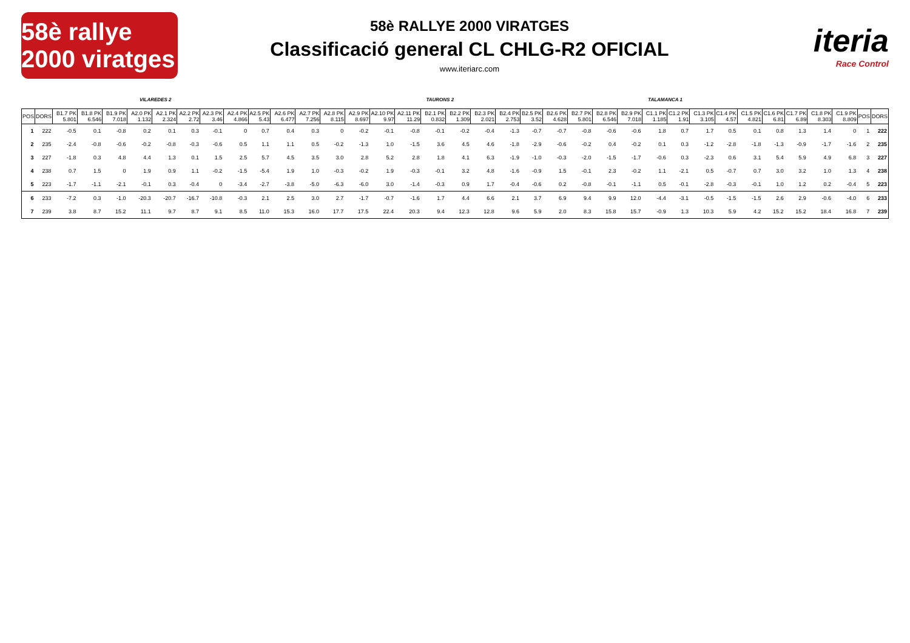58è rallye 2000 viratges
58è RALLYE 2000 VIRATGES
Classificació general CL CHLG-R2 OFICIAL
www.iteriarc.com
iteria
Race Control
VILAREDES 2 TAURONS 2 TALAMANCA 1
| POS | DORS | B1.7 PK 5.801 | B1.8 PK 6.546 | B1.9 PK 7.018 | A2.0 PK 1.132 | A2.1 PK 2.324 | A2.2 PK 2.72 | A2.3 PK 3.46 | A2.4 PK 4.866 | A2.5 PK 5.43 | A2.6 PK 6.477 | A2.7 PK 7.256 | A2.8 PK 8.115 | A2.9 PK 8.697 | A2.10 PK 9.97 | A2.11 PK 11.29 | B2.1 PK 0.832 | B2.2 PK 1.309 | B2.3 PK 2.021 | B2.4 PK 2.753 | B2.5 PK 3.52 | B2.6 PK 4.628 | B2.7 PK 5.801 | B2.8 PK 6.546 | B2.9 PK 7.018 | C1.1 PK 1.185 | C1.2 PK 1.91 | C1.3 PK 3.105 | C1.4 PK 4.57 | C1.5 PK 4.821 | C1.6 PK 6.81 | C1.7 PK 6.89 | C1.8 PK 8.303 | C1.9 PK 8.809 | POS | DORS |
| --- | --- | --- | --- | --- | --- | --- | --- | --- | --- | --- | --- | --- | --- | --- | --- | --- | --- | --- | --- | --- | --- | --- | --- | --- | --- | --- | --- | --- | --- | --- | --- | --- | --- | --- | --- | --- |
| 1 | 222 | -0.5 | 0.1 | -0.8 | 0.2 | 0.1 | 0.3 | -0.1 | 0 | 0.7 | 0.4 | 0.3 | 0 | -0.2 | -0.1 | -0.8 | -0.1 | -0.2 | -0.4 | -1.3 | -0.7 | -0.7 | -0.8 | -0.6 | -0.6 | 1.8 | 0.7 | 1.7 | 0.5 | 0.1 | 0.8 | 1.3 | 1.4 | 0 | 1 | 222 |
| 2 | 235 | -2.4 | -0.8 | -0.6 | -0.2 | -0.8 | -0.3 | -0.6 | 0.5 | 1.1 | 1.1 | 0.5 | -0.2 | -1.3 | 1.0 | -1.5 | 3.6 | 4.5 | 4.6 | -1.8 | -2.9 | -0.6 | -0.2 | 0.4 | -0.2 | 0.1 | 0.3 | -1.2 | -2.8 | -1.8 | -1.3 | -0.9 | -1.7 | -1.6 | 2 | 235 |
| 3 | 227 | -1.8 | 0.3 | 4.8 | 4.4 | 1.3 | 0.1 | 1.5 | 2.5 | 5.7 | 4.5 | 3.5 | 3.0 | 2.8 | 5.2 | 2.8 | 1.8 | 4.1 | 6.3 | -1.9 | -1.0 | -0.3 | -2.0 | -1.5 | -1.7 | -0.6 | 0.3 | -2.3 | 0.6 | 3.1 | 5.4 | 5.9 | 4.9 | 6.8 | 3 | 227 |
| 4 | 238 | 0.7 | 1.5 | 0 | 1.9 | 0.9 | 1.1 | -0.2 | -1.5 | -5.4 | 1.9 | 1.0 | -0.3 | -0.2 | 1.9 | -0.3 | -0.1 | 3.2 | 4.8 | -1.6 | -0.9 | 1.5 | -0.1 | 2.3 | -0.2 | 1.1 | -2.1 | 0.5 | -0.7 | 0.7 | 3.0 | 3.2 | 1.0 | 1.3 | 4 | 238 |
| 5 | 223 | -1.7 | -1.1 | -2.1 | -0.1 | 0.3 | -0.4 | 0 | -3.4 | -2.7 | -3.8 | -5.0 | -6.3 | -6.0 | 3.0 | -1.4 | -0.3 | 0.9 | 1.7 | -0.4 | -0.6 | 0.2 | -0.8 | -0.1 | -1.1 | 0.5 | -0.1 | -2.8 | -0.3 | -0.1 | 1.0 | 1.2 | 0.2 | -0.4 | 5 | 223 |
| 6 | 233 | -7.2 | 0.3 | -1.0 | -20.3 | -20.7 | -16.7 | -10.8 | -0.3 | 2.1 | 2.5 | 3.0 | 2.7 | -1.7 | -0.7 | -1.6 | 1.7 | 4.4 | 6.6 | 2.1 | 3.7 | 6.9 | 9.4 | 9.9 | 12.0 | -4.4 | -3.1 | -0.5 | -1.5 | -1.5 | 2.6 | 2.9 | -0.6 | -4.0 | 6 | 233 |
| 7 | 239 | 3.8 | 8.7 | 15.2 | 11.1 | 9.7 | 8.7 | 9.1 | 8.5 | 11.0 | 15.3 | 16.0 | 17.7 | 17.5 | 22.4 | 20.3 | 9.4 | 12.3 | 12.8 | 9.6 | 5.9 | 2.0 | 8.3 | 15.8 | 15.7 | -0.9 | 1.3 | 10.3 | 5.9 | 4.2 | 15.2 | 15.2 | 18.4 | 16.8 | 7 | 239 |